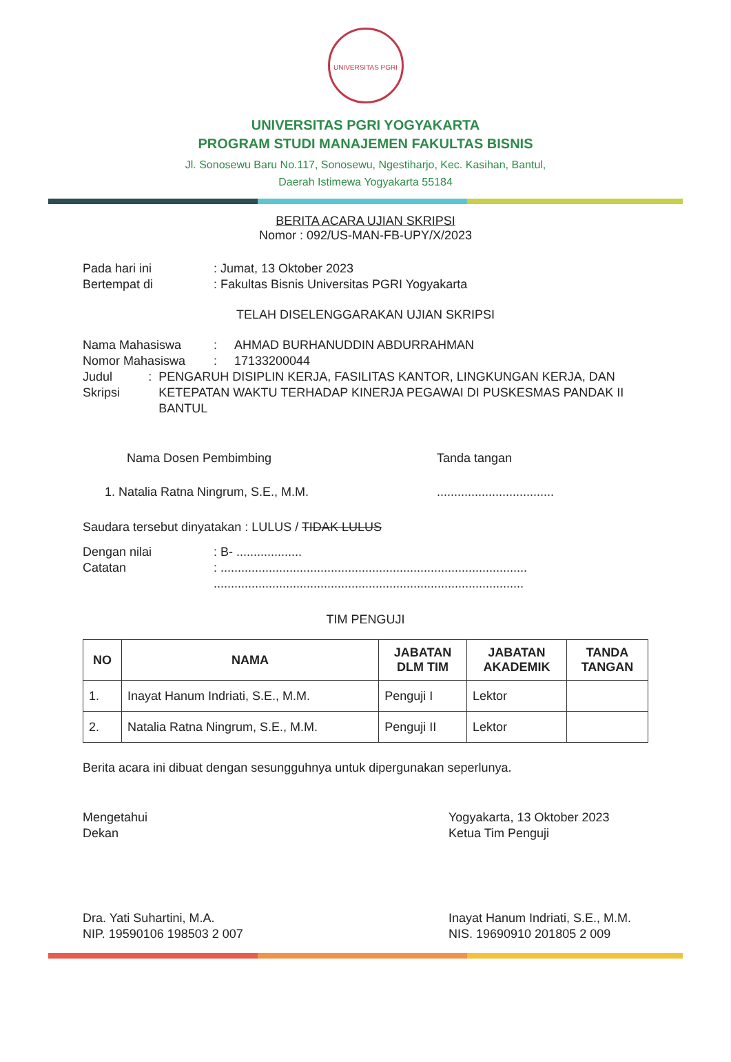UNIVERSITAS PGRI
UNIVERSITAS PGRI YOGYAKARTA
PROGRAM STUDI MANAJEMEN FAKULTAS BISNIS
Jl. Sonosewu Baru No.117, Sonosewu, Ngestiharjo, Kec. Kasihan, Bantul,
Daerah Istimewa Yogyakarta 55184
BERITA ACARA UJIAN SKRIPSI
Nomor : 092/US-MAN-FB-UPY/X/2023
Pada hari ini: Jumat, 13 Oktober 2023
Bertempat di: Fakultas Bisnis Universitas PGRI Yogyakarta
TELAH DISELENGGARAKAN UJIAN SKRIPSI
Nama Mahasiswa: AHMAD BURHANUDDIN ABDURRAHMAN
Nomor Mahasiswa: 17133200044
Judul Skripsi: PENGARUH DISIPLIN KERJA, FASILITAS KANTOR, LINGKUNGAN KERJA, DAN KETEPATAN WAKTU TERHADAP KINERJA PEGAWAI DI PUSKESMAS PANDAK II BANTUL
Nama Dosen Pembimbing Tanda tangan
1. Natalia Ratna Ningrum, S.E., M.M...................................
Saudara tersebut dinyatakan : LULUS / TIDAK LULUS
Dengan nilai: B- ...................
Catatan: .........................................................................................
..........................................................................................
TIM PENGUJI
| NO | NAMA | JABATAN DLM TIM | JABATAN AKADEMIK | TANDA TANGAN |
| --- | --- | --- | --- | --- |
| 1. | Inayat Hanum Indriati, S.E., M.M. | Penguji I | Lektor | |
| 2. | Natalia Ratna Ningrum, S.E., M.M. | Penguji II | Lektor | |
Berita acara ini dibuat dengan sesungguhnya untuk dipergunakan seperlunya.
Mengetahui
Dekan
Dra. Yati Suhartini, M.A.
NIP. 19590106 198503 2 007
Yogyakarta, 13 Oktober 2023
Ketua Tim Penguji
Inayat Hanum Indriati, S.E., M.M.
NIS. 19690910 201805 2 009